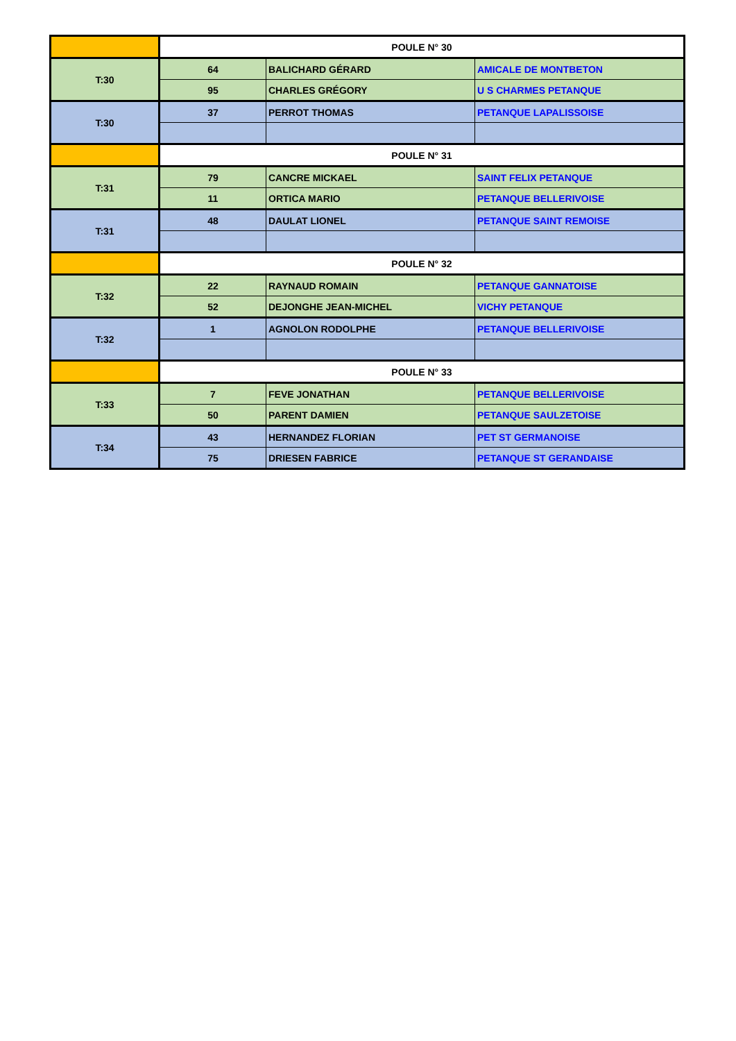| | POULE N° 30 | | |
| T:30 | 64 | BALICHARD GÉRARD | AMICALE DE MONTBETON |
| | 95 | CHARLES GRÉGORY | U S CHARMES PETANQUE |
| T:30 | 37 | PERROT THOMAS | PETANQUE LAPALISSOISE |
| | POULE N° 31 | | |
| T:31 | 79 | CANCRE MICKAEL | SAINT FELIX PETANQUE |
| | 11 | ORTICA MARIO | PETANQUE BELLERIVOISE |
| T:31 | 48 | DAULAT LIONEL | PETANQUE SAINT REMOISE |
| | POULE N° 32 | | |
| T:32 | 22 | RAYNAUD ROMAIN | PETANQUE GANNATOISE |
| | 52 | DEJONGHE JEAN-MICHEL | VICHY PETANQUE |
| T:32 | 1 | AGNOLON RODOLPHE | PETANQUE BELLERIVOISE |
| | POULE N° 33 | | |
| T:33 | 7 | FEVE JONATHAN | PETANQUE BELLERIVOISE |
| | 50 | PARENT DAMIEN | PETANQUE SAULZETOISE |
| T:34 | 43 | HERNANDEZ FLORIAN | PET ST GERMANOISE |
| | 75 | DRIESEN FABRICE | PETANQUE ST GERANDAISE |